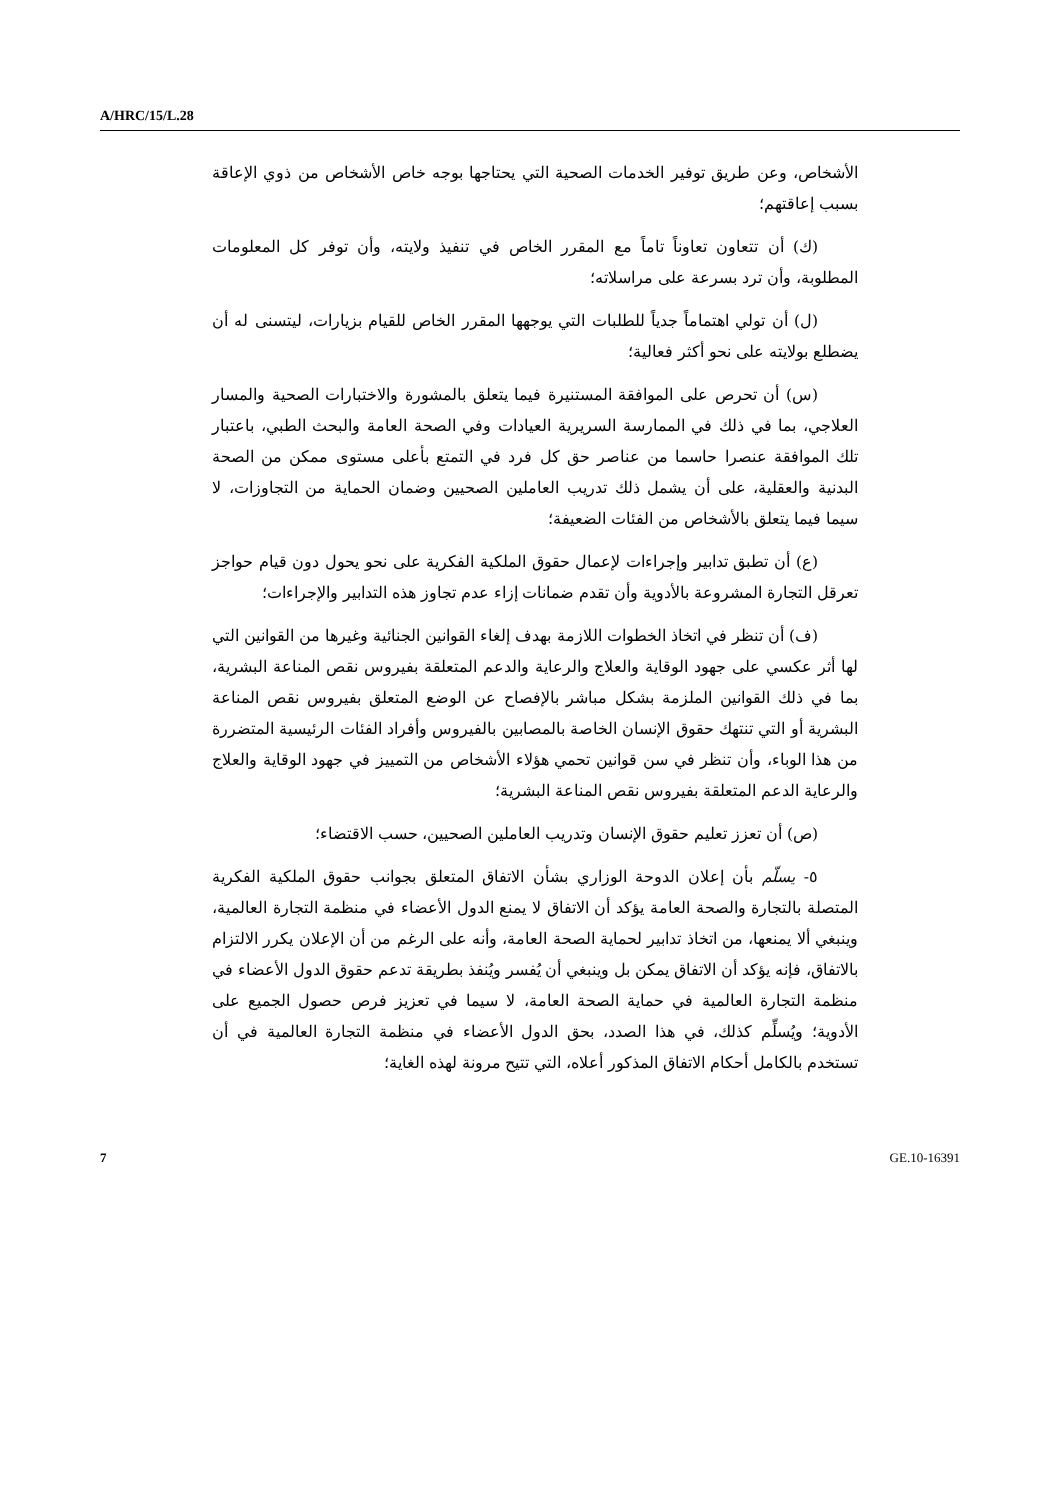A/HRC/15/L.28
الأشخاص، وعن طريق توفير الخدمات الصحية التي يحتاجها بوجه خاص الأشخاص من ذوي الإعاقة بسبب إعاقتهم؛
(ك) أن تتعاون تعاوناً تاماً مع المقرر الخاص في تنفيذ ولايته، وأن توفر كل المعلومات المطلوبة، وأن ترد بسرعة على مراسلاته؛
(ل) أن تولي اهتماماً جدياً للطلبات التي يوجهها المقرر الخاص للقيام بزيارات، ليتسنى له أن يضطلع بولايته على نحو أكثر فعالية؛
(س) أن تحرص على الموافقة المستنيرة فيما يتعلق بالمشورة والاختبارات الصحية والمسار العلاجي، بما في ذلك في الممارسة السريرية العيادات وفي الصحة العامة والبحث الطبي، باعتبار تلك الموافقة عنصرا حاسما من عناصر حق كل فرد في التمتع بأعلى مستوى ممكن من الصحة البدنية والعقلية، على أن يشمل ذلك تدريب العاملين الصحيين وضمان الحماية من التجاوزات، لا سيما فيما يتعلق بالأشخاص من الفئات الضعيفة؛
(ع) أن تطبق تدابير وإجراءات لإعمال حقوق الملكية الفكرية على نحو يحول دون قيام حواجز تعرقل التجارة المشروعة بالأدوية وأن تقدم ضمانات إزاء عدم تجاوز هذه التدابير والإجراءات؛
(ف) أن تنظر في اتخاذ الخطوات اللازمة بهدف إلغاء القوانين الجنائية وغيرها من القوانين التي لها أثر عكسي على جهود الوقاية والعلاج والرعاية والدعم المتعلقة بفيروس نقص المناعة البشرية، بما في ذلك القوانين الملزمة بشكل مباشر بالإفصاح عن الوضع المتعلق بفيروس نقص المناعة البشرية أو التي تنتهك حقوق الإنسان الخاصة بالمصابين بالفيروس وأفراد الفئات الرئيسية المتضررة من هذا الوباء، وأن تنظر في سن قوانين تحمي هؤلاء الأشخاص من التمييز في جهود الوقاية والعلاج والرعاية الدعم المتعلقة بفيروس نقص المناعة البشرية؛
(ص) أن تعزز تعليم حقوق الإنسان وتدريب العاملين الصحيين، حسب الاقتضاء؛
٥- يسلّم بأن إعلان الدوحة الوزاري بشأن الاتفاق المتعلق بجوانب حقوق الملكية الفكرية المتصلة بالتجارة والصحة العامة يؤكد أن الاتفاق لا يمنع الدول الأعضاء في منظمة التجارة العالمية، وينبغي ألا يمنعها، من اتخاذ تدابير لحماية الصحة العامة، وأنه على الرغم من أن الإعلان يكرر الالتزام بالاتفاق، فإنه يؤكد أن الاتفاق يمكن بل وينبغي أن يُفسر ويُنفذ بطريقة تدعم حقوق الدول الأعضاء في منظمة التجارة العالمية في حماية الصحة العامة، لا سيما في تعزيز فرص حصول الجميع على الأدوية؛ ويُسلِّم كذلك، في هذا الصدد، بحق الدول الأعضاء في منظمة التجارة العالمية في أن تستخدم بالكامل أحكام الاتفاق المذكور أعلاه، التي تتيح مرونة لهذه الغاية؛
7 GE.10-16391